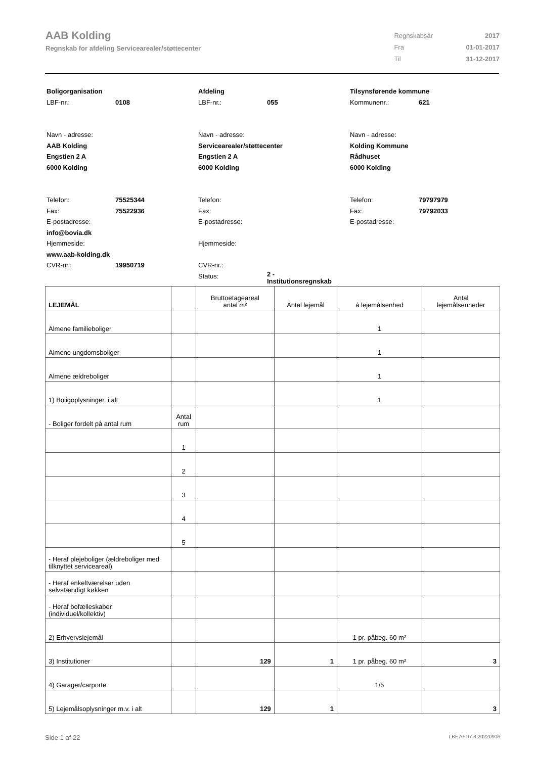AAB Kolding
Regnskab for afdeling Servicearealer/støttecenter
| Regnskabsår | 2017 |
| Fra | 01-01-2017 |
| Til | 31-12-2017 |
Boligorganisation
LBF-nr.: 0108
Navn - adresse:
AAB Kolding
Engstien 2 A
6000 Kolding
Telefon: 75525344
Fax: 75522936
E-postadresse:
info@bovia.dk
Hjemmeside:
www.aab-kolding.dk
CVR-nr.: 19950719
Afdeling
LBF-nr.: 055
Navn - adresse:
Servicearealer/støttecenter
Engstien 2 A
6000 Kolding
Telefon:
Fax:
E-postadresse:
Hjemmeside:
CVR-nr.:
Status: 2 -
Institutionsregnskab
Tilsynsførende kommune
Kommunenr.: 621
Navn - adresse:
Kolding Kommune
Rådhuset
6000 Kolding
Telefon: 79797979
Fax: 79792033
E-postadresse:
| LEJEMÅL | | Bruttoetageareal antal m² | Antal lejemål | á lejemålsenhed | Antal lejemålsenheder |
| --- | --- | --- | --- | --- | --- |
| Almene familieboliger | | | | 1 | |
| Almene ungdomsboliger | | | | 1 | |
| Almene ældreboliger | | | | 1 | |
| 1) Boligoplysninger, i alt | | | | 1 | |
| - Boliger fordelt på antal rum | Antal rum | | | | |
| | 1 | | | | |
| | 2 | | | | |
| | 3 | | | | |
| | 4 | | | | |
| | 5 | | | | |
| - Heraf plejeboliger (ældreboliger med tilknyttet serviceareal) | | | | | |
| - Heraf enkeltværelser uden selvstændigt køkken | | | | | |
| - Heraf bofælleskaber (individuel/kollektiv) | | | | | |
| 2) Erhvervslejemål | | | | 1 pr. påbeg. 60 m² | |
| 3) Institutioner | | 129 | 1 | 1 pr. påbeg. 60 m² | 3 |
| 4) Garager/carporte | | | | 1/5 | |
| 5) Lejemålsoplysninger m.v. i alt | | 129 | 1 | | 3 |
Side 1 af 22 LBF.AFD7.3.20220906